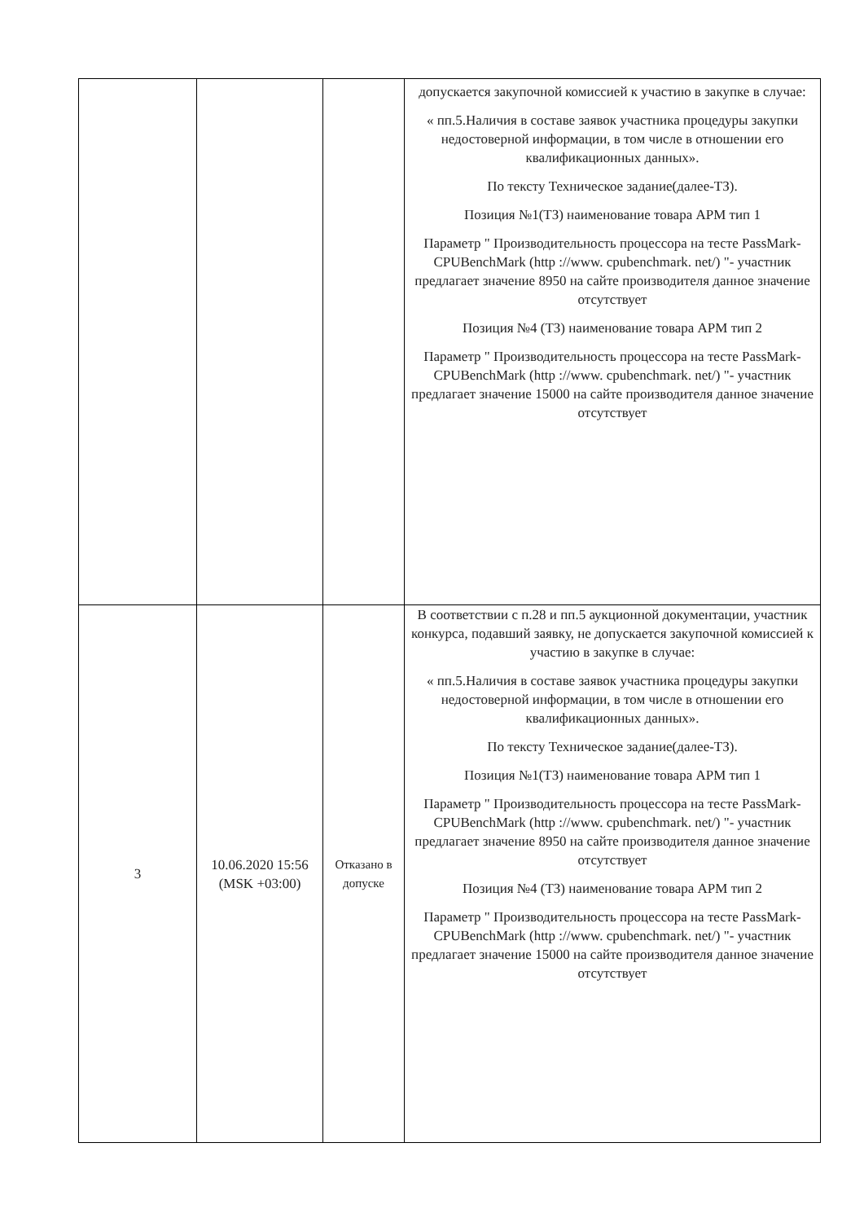| | | | допускается закупочной комиссией к участию в закупке в случае: « пп.5.Наличия в составе заявок участника процедуры закупки недостоверной информации, в том числе в отношении его квалификационных данных». По тексту Техническое задание(далее-ТЗ). Позиция №1(ТЗ) наименование товара АРМ тип 1 Параметр " Производительность процессора на тесте PassMark-CPUBenchMark (http ://www. cpubenchmark. net/) "- участник предлагает значение 8950 на сайте производителя данное значение отсутствует Позиция №4 (ТЗ) наименование товара АРМ тип 2 Параметр " Производительность процессора на тесте PassMark-CPUBenchMark (http ://www. cpubenchmark. net/) "- участник предлагает значение 15000 на сайте производителя данное значение отсутствует |
| 3 | 10.06.2020 15:56 (MSK +03:00) | Отказано в допуске | В соответствии с п.28 и пп.5 аукционной документации, участник конкурса, подавший заявку, не допускается закупочной комиссией к участию в закупке в случае: « пп.5.Наличия в составе заявок участника процедуры закупки недостоверной информации, в том числе в отношении его квалификационных данных». По тексту Техническое задание(далее-ТЗ). Позиция №1(ТЗ) наименование товара АРМ тип 1 Параметр " Производительность процессора на тесте PassMark-CPUBenchMark (http ://www. cpubenchmark. net/) "- участник предлагает значение 8950 на сайте производителя данное значение отсутствует Позиция №4 (ТЗ) наименование товара АРМ тип 2 Параметр " Производительность процессора на тесте PassMark-CPUBenchMark (http ://www. cpubenchmark. net/) "- участник предлагает значение 15000 на сайте производителя данное значение отсутствует |